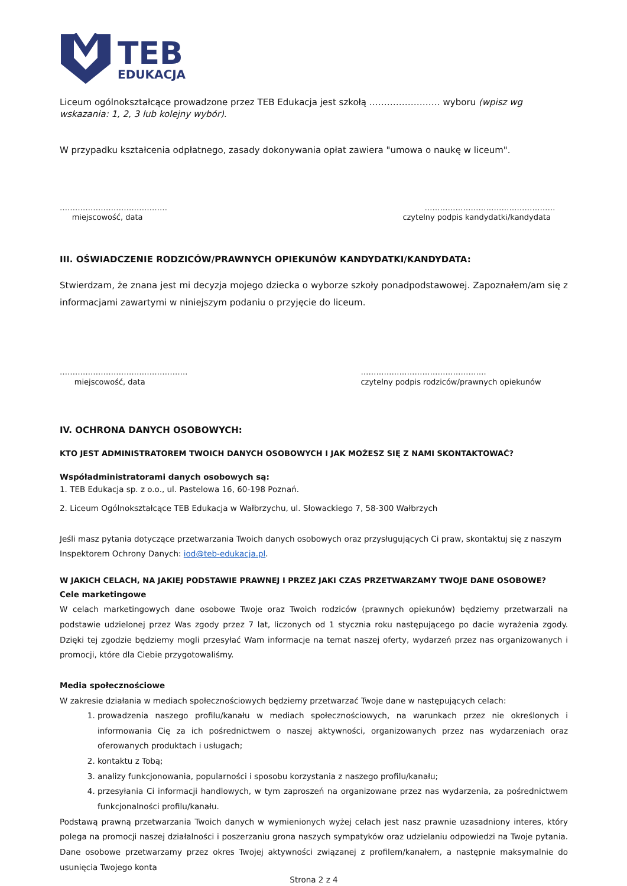TEB
EDUKACJA
Liceum ogólnokształcące prowadzone przez TEB Edukacja jest szkołą …………………… wyboru (wpisz wg wskazania: 1, 2, 3 lub kolejny wybór).
W przypadku kształcenia odpłatnego, zasady dokonywania opłat zawiera "umowa o naukę w liceum".
……………………………………
miejscowość, data
……………………………………………
czytelny podpis kandydatki/kandydata
III. OŚWIADCZENIE RODZICÓW/PRAWNYCH OPIEKUNÓW KANDYDATKI/KANDYDATA:
Stwierdzam, że znana jest mi decyzja mojego dziecka o wyborze szkoły ponadpodstawowej. Zapoznałem/am się z informacjami zawartymi w niniejszym podaniu o przyjęcie do liceum.
…………………………………………..
miejscowość, data
………………………………………….
czytelny podpis rodziców/prawnych opiekunów
IV. OCHRONA DANYCH OSOBOWYCH:
KTO JEST ADMINISTRATOREM TWOICH DANYCH OSOBOWYCH I JAK MOŻESZ SIĘ Z NAMI SKONTAKTOWAĆ?
Współadministratorami danych osobowych są:
1. TEB Edukacja sp. z o.o., ul. Pastelowa 16, 60-198 Poznań.
2. Liceum Ogólnokształcące TEB Edukacja w Wałbrzychu, ul. Słowackiego 7, 58-300 Wałbrzych
Jeśli masz pytania dotyczące przetwarzania Twoich danych osobowych oraz przysługujących Ci praw, skontaktuj się z naszym Inspektorem Ochrony Danych: iod@teb-edukacja.pl.
W JAKICH CELACH, NA JAKIEJ PODSTAWIE PRAWNEJ I PRZEZ JAKI CZAS PRZETWARZAMY TWOJE DANE OSOBOWE?
Cele marketingowe
W celach marketingowych dane osobowe Twoje oraz Twoich rodziców (prawnych opiekunów) będziemy przetwarzali na podstawie udzielonej przez Was zgody przez 7 lat, liczonych od 1 stycznia roku następującego po dacie wyrażenia zgody. Dzięki tej zgodzie będziemy mogli przesyłać Wam informacje na temat naszej oferty, wydarzeń przez nas organizowanych i promocji, które dla Ciebie przygotowaliśmy.
Media społecznościowe
W zakresie działania w mediach społecznościowych będziemy przetwarzać Twoje dane w następujących celach:
1. prowadzenia naszego profilu/kanału w mediach społecznościowych, na warunkach przez nie określonych i informowania Cię za ich pośrednictwem o naszej aktywności, organizowanych przez nas wydarzeniach oraz oferowanych produktach i usługach;
2. kontaktu z Tobą;
3. analizy funkcjonowania, popularności i sposobu korzystania z naszego profilu/kanału;
4. przesyłania Ci informacji handlowych, w tym zaproszeń na organizowane przez nas wydarzenia, za pośrednictwem funkcjonalności profilu/kanału.
Podstawą prawną przetwarzania Twoich danych w wymienionych wyżej celach jest nasz prawnie uzasadniony interes, który polega na promocji naszej działalności i poszerzaniu grona naszych sympatyków oraz udzielaniu odpowiedzi na Twoje pytania. Dane osobowe przetwarzamy przez okres Twojej aktywności związanej z profilem/kanałem, a następnie maksymalnie do usunięcia Twojego konta
Strona 2 z 4